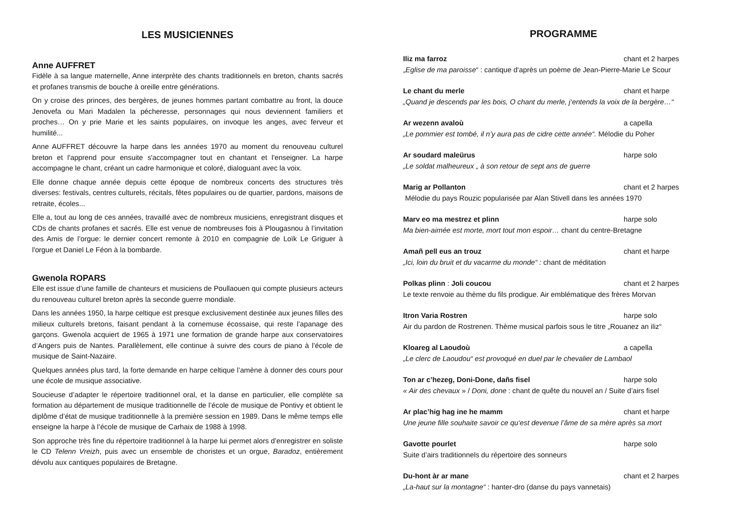LES MUSICIENNES
Anne AUFFRET
Fidèle à sa langue maternelle, Anne interprète des chants traditionnels en breton, chants sacrés et profanes transmis de bouche à oreille entre générations.
On y croise des princes, des bergères, de jeunes hommes partant combattre au front, la douce Jenovefa ou Mari Madalen la pécheresse, personnages qui nous deviennent familiers et proches… On y prie Marie et les saints populaires, on invoque les anges, avec ferveur et humilité...
Anne AUFFRET découvre la harpe dans les années 1970 au moment du renouveau culturel breton et l'apprend pour ensuite s'accompagner tout en chantant et l'enseigner. La harpe accompagne le chant, créant un cadre harmonique et coloré, dialoguant avec la voix.
Elle donne chaque année depuis cette époque de nombreux concerts des structures très diverses: festivals, centres culturels, récitals, fêtes populaires ou de quartier, pardons, maisons de retraite, écoles...
Elle a, tout au long de ces années, travaillé avec de nombreux musiciens, enregistrant disques et CDs de chants profanes et sacrés. Elle est venue de nombreuses fois à Plougasnou à l’invitation des Amis de l’orgue: le dernier concert remonte à 2010 en compagnie de Loïk Le Griguer à l'orgue et Daniel Le Féon à la bombarde.
Gwenola ROPARS
Elle est issue d’une famille de chanteurs et musiciens de Poullaouen qui compte plusieurs acteurs du renouveau culturel breton après la seconde guerre mondiale.
Dans les années 1950, la harpe celtique est presque exclusivement destinée aux jeunes filles des milieux culturels bretons, faisant pendant à la cornemuse écossaise, qui reste l’apanage des garçons. Gwenola acquiert de 1965 à 1971 une formation de grande harpe aux conservatoires d’Angers puis de Nantes. Parallèlement, elle continue à suivre des cours de piano à l’école de musique de Saint-Nazaire.
Quelques années plus tard, la forte demande en harpe celtique l’amène à donner des cours pour une école de musique associative.
Soucieuse d’adapter le répertoire traditionnel oral, et la danse en particulier, elle complète sa formation au département de musique traditionnelle de l’école de musique de Pontivy et obtient le diplôme d’état de musique traditionnelle à la première session en 1989. Dans le même temps elle enseigne la harpe à l’école de musique de Carhaix de 1988 à 1998.
Son approche très fine du répertoire traditionnel à la harpe lui permet alors d’enregistrer en soliste le CD Telenn Vreizh, puis avec un ensemble de choristes et un orgue, Baradoz, entièrement dévolu aux cantiques populaires de Bretagne.
PROGRAMME
Iliz ma farroz chant et 2 harpes
„Eglise de ma paroisse“ : cantique d‘après un poème de Jean-Pierre-Marie Le Scour
Le chant du merle chant et harpe
„Quand je descends par les bois, O chant du merle, j‘entends la voix de la bergère…“
Ar wezenn avaloù a capella
„Le pommier est tombé, il n’y aura pas de cidre cette année“. Mélodie du Poher
Ar soudard maleürus harpe solo
„Le soldat malheureux „ à son retour de sept ans de guerre
Marig ar Pollanton chant et 2 harpes
Mélodie du pays Rouzic popularisée par Alan Stivell dans les années 1970
Marv eo ma mestrez et plinn harpe solo
Ma bien-aimée est morte, mort tout mon espoir… chant du centre-Bretagne
Amañ pell eus an trouz chant et harpe
„Ici, loin du bruit et du vacarme du monde“ : chant de méditation
Polkas plinn : Joli coucou chant et 2 harpes
Le texte renvoie au thème du fils prodigue. Air emblématique des frères Morvan
Itron Varia Rostren harpe solo
Air du pardon de Rostrenen. Thème musical parfois sous le titre „Rouanez an iliz“
Kloareg al Laoudoù a capella
„Le clerc de Laoudou“ est provoqué en duel par le chevalier de Lambaol
Ton ar c’hezeg, Doni-Done, dañs fisel harpe solo
« Air des chevaux » / Doni, done : chant de quête du nouvel an / Suite d’airs fisel
Ar plac’hig hag ine he mamm chant et harpe
Une jeune fille souhaite savoir ce qu‘est devenue l’âme de sa mère après sa mort
Gavotte pourlet harpe solo
Suite d’airs traditionnels du répertoire des sonneurs
Du-hont àr ar mane chant et 2 harpes
„La-haut sur la montagne“ : hanter-dro (danse du pays vannetais)